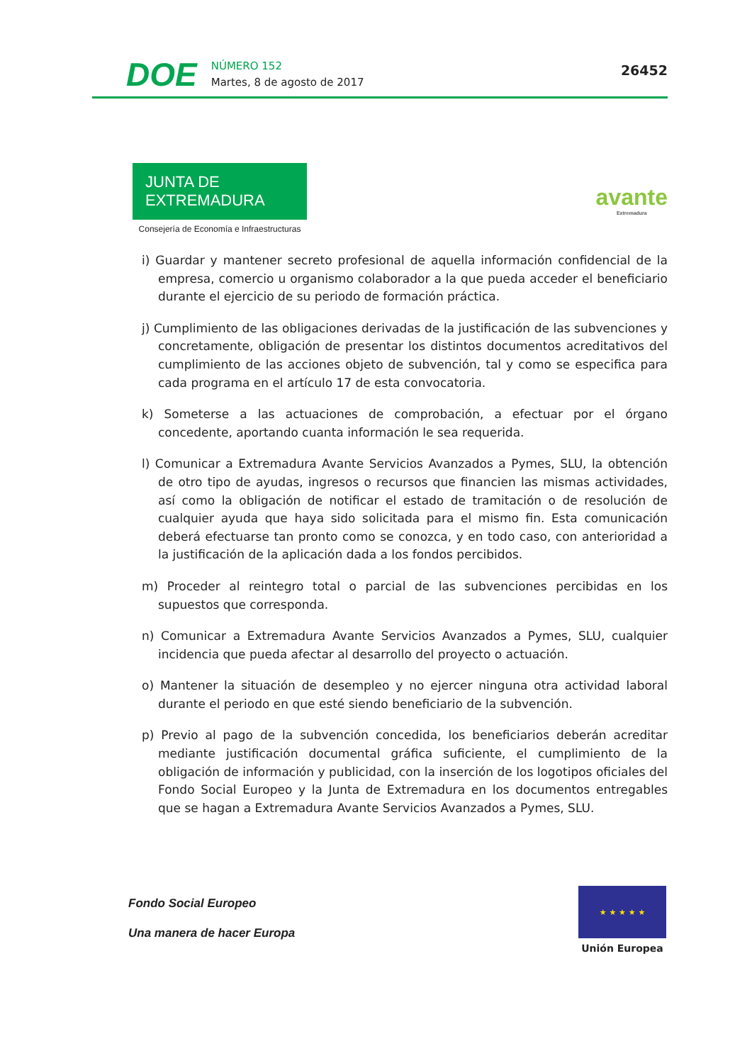DOE
NÚMERO 152
Martes, 8 de agosto de 2017
26452
JUNTA DE EXTREMADURA
Consejería de Economía e Infraestructuras
avante
Extremadura
i) Guardar y mantener secreto profesional de aquella información confidencial de la empresa, comercio u organismo colaborador a la que pueda acceder el beneficiario durante el ejercicio de su periodo de formación práctica.
j) Cumplimiento de las obligaciones derivadas de la justificación de las subvenciones y concretamente, obligación de presentar los distintos documentos acreditativos del cumplimiento de las acciones objeto de subvención, tal y como se especifica para cada programa en el artículo 17 de esta convocatoria.
k) Someterse a las actuaciones de comprobación, a efectuar por el órgano concedente, aportando cuanta información le sea requerida.
l) Comunicar a Extremadura Avante Servicios Avanzados a Pymes, SLU, la obtención de otro tipo de ayudas, ingresos o recursos que financien las mismas actividades, así como la obligación de notificar el estado de tramitación o de resolución de cualquier ayuda que haya sido solicitada para el mismo fin. Esta comunicación deberá efectuarse tan pronto como se conozca, y en todo caso, con anterioridad a la justificación de la aplicación dada a los fondos percibidos.
m) Proceder al reintegro total o parcial de las subvenciones percibidas en los supuestos que corresponda.
n) Comunicar a Extremadura Avante Servicios Avanzados a Pymes, SLU, cualquier incidencia que pueda afectar al desarrollo del proyecto o actuación.
o) Mantener la situación de desempleo y no ejercer ninguna otra actividad laboral durante el periodo en que esté siendo beneficiario de la subvención.
p) Previo al pago de la subvención concedida, los beneficiarios deberán acreditar mediante justificación documental gráfica suficiente, el cumplimiento de la obligación de información y publicidad, con la inserción de los logotipos oficiales del Fondo Social Europeo y la Junta de Extremadura en los documentos entregables que se hagan a Extremadura Avante Servicios Avanzados a Pymes, SLU.
Fondo Social Europeo
Una manera de hacer Europa
★ ★ ★ ★ ★
Unión Europea